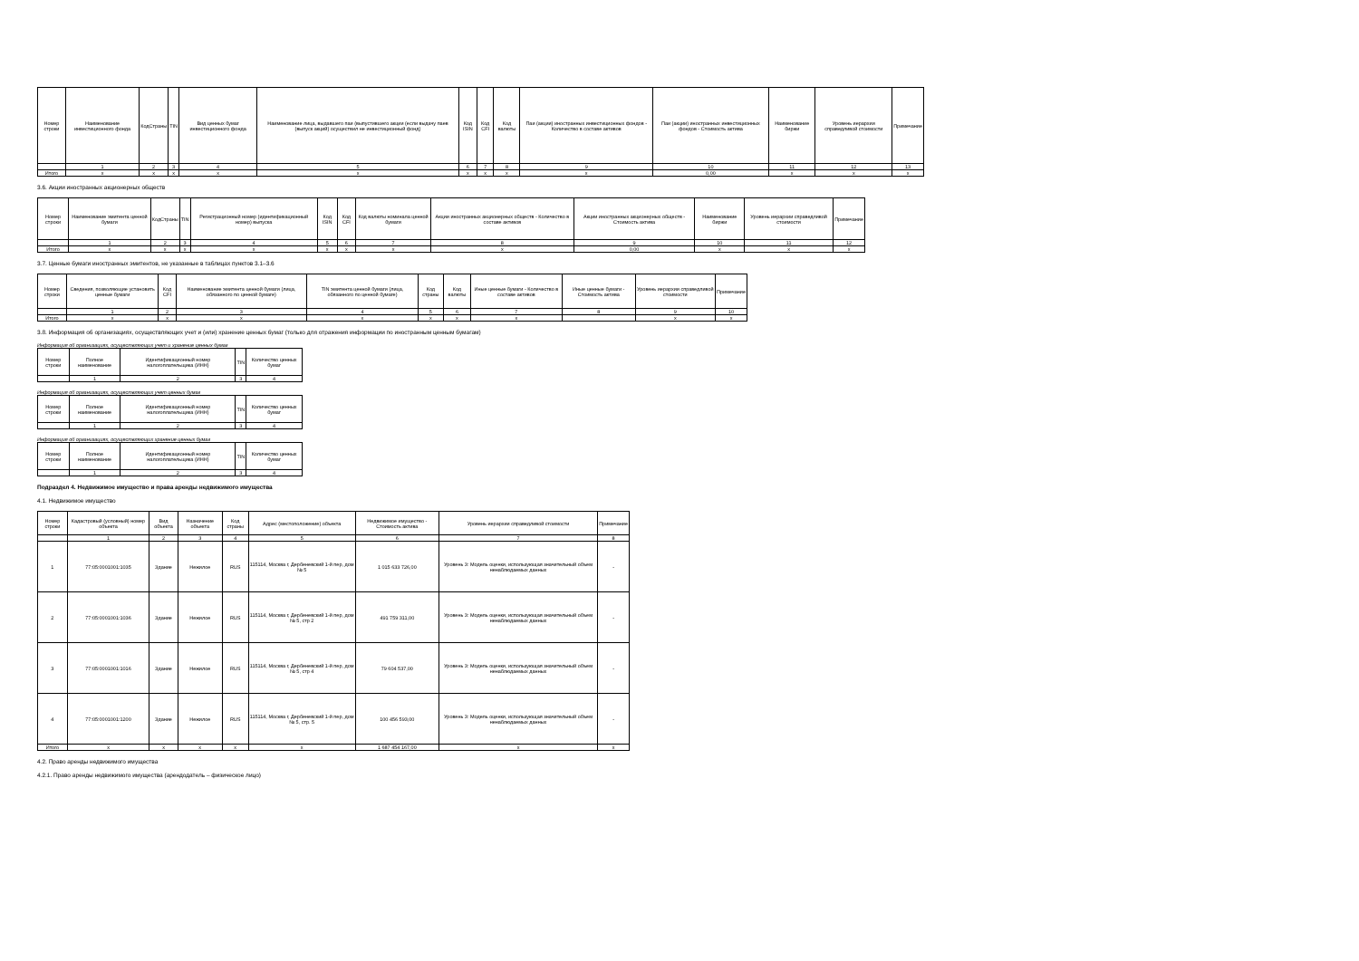| Номер строки | Наименование инвестиционного фонда | КодСтраны | TIN | Вид ценных бумаг инвестиционного фонда | Наименование лица, выдавшего паи (выпустившего акции (если выдачу паев (выпуск акций) осуществил не инвестиционный фонд) | Код ISIN | Код CFI | Код валюты | Паи (акции) иностранных инвестиционных фондов - Количество в составе активов | Паи (акции) иностранных инвестиционных фондов - Стоимость актива | Наименование биржи | Уровень иерархии справедливой стоимости | Примечание |
| --- | --- | --- | --- | --- | --- | --- | --- | --- | --- | --- | --- | --- | --- |
| | 1 | 2 | 3 | 4 | 5 | 6 | 7 | 8 | 9 | 10 | 11 | 12 | 13 |
| Итого | x | x | x | x | x | x | x | x | x | 0,00 | x | x | x |
3.6. Акции иностранных акционерных обществ
| Номер строки | Наименование эмитента ценной бумаги | КодСтраны | TIN | Регистрационный номер (идентификационный номер) выпуска | Код ISIN | Код CFI | Код валюты номинала ценной бумаги | Акции иностранных акционерных обществ - Количество в составе активов | Акции иностранных акционерных обществ - Стоимость актива | Наименование биржи | Уровень иерархии справедливой стоимости | Примечание |
| --- | --- | --- | --- | --- | --- | --- | --- | --- | --- | --- | --- | --- |
| | 1 | 2 | 3 | 4 | 5 | 6 | 7 | 8 | 9 | 10 | 11 | 12 |
| Итого | x | x | x | x | x | x | x | x | 0,00 | x | x | x |
3.7. Ценные бумаги иностранных эмитентов, не указанные в таблицах пунктов 3.1–3.6
| Номер строки | Сведения, позволяющие установить ценные бумаги | Код CFI | Наименование эмитента ценной бумаги (лица, обязанного по ценной бумаге) | TIN эмитента ценной бумаги (лица, обязанного по ценной бумаге) | Код страны | Код валюты | Иные ценные бумаги - Количество в составе активов | Иные ценные бумаги - Стоимость актива | Уровень иерархии справедливой стоимости | Примечание |
| --- | --- | --- | --- | --- | --- | --- | --- | --- | --- | --- |
| | 1 | 2 | 3 | 4 | 5 | 6 | 7 | 8 | 9 | 10 |
| Итого | x | x | x | x | x | x | x | | x | x |
3.8. Информация об организациях, осуществляющих учет и (или) хранение ценных бумаг (только для отражения информации по иностранным ценным бумагам)
Информация об организациях, осуществляющих учет и хранение ценных бумаг
| Номер строки | Полное наименование | Идентификационный номер налогоплательщика (ИНН) | TIN | Количество ценных бумаг |
| --- | --- | --- | --- | --- |
| | 1 | 2 | 3 | 4 |
Информация об организациях, осуществляющих учет ценных бумаг
| Номер строки | Полное наименование | Идентификационный номер налогоплательщика (ИНН) | TIN | Количество ценных бумаг |
| --- | --- | --- | --- | --- |
| | 1 | 2 | 3 | 4 |
Информация об организациях, осуществляющих хранение ценных бумаг
| Номер строки | Полное наименование | Идентификационный номер налогоплательщика (ИНН) | TIN | Количество ценных бумаг |
| --- | --- | --- | --- | --- |
| | 1 | 2 | 3 | 4 |
Подраздел 4. Недвижимое имущество и права аренды недвижимого имущества
4.1. Недвижимое имущество
| Номер строки | Кадастровый (условный) номер объекта | Вид объекта | Назначение объекта | Код страны | Адрес (местоположение) объекта | Недвижимое имущество - Стоимость актива | Уровень иерархии справедливой стоимости | Примечание |
| --- | --- | --- | --- | --- | --- | --- | --- | --- |
| | 1 | 2 | 3 | 4 | 5 | 6 | 7 | 8 |
| 1 | 77:05:0001001:1035 | Здание | Нежилое | RUS | 115114, Москва г, Дербеневский 1-й пер, дом № 5 | 1 015 633 726,00 | Уровень 3: Модель оценки, использующая значительный объем ненаблюдаемых данных | - |
| 2 | 77:05:0001001:1036 | Здание | Нежилое | RUS | 115114, Москва г, Дербеневский 1-й пер, дом № 5, стр 2 | 491 759 311,00 | Уровень 3: Модель оценки, использующая значительный объем ненаблюдаемых данных | - |
| 3 | 77:05:0001001:1016 | Здание | Нежилое | RUS | 115114, Москва г, Дербеневский 1-й пер, дом № 5, стр 4 | 79 604 537,00 | Уровень 3: Модель оценки, использующая значительный объем ненаблюдаемых данных | - |
| 4 | 77:05:0001001:1200 | Здание | Нежилое | RUS | 115114, Москва г, Дербеневский 1-й пер, дом № 5, стр. 5 | 100 456 593,00 | Уровень 3: Модель оценки, использующая значительный объем ненаблюдаемых данных | - |
| Итого | x | x | x | x | x | 1 687 454 167,00 | x | x |
4.2. Право аренды недвижимого имущества
4.2.1. Право аренды недвижимого имущества (арендодатель – физическое лицо)